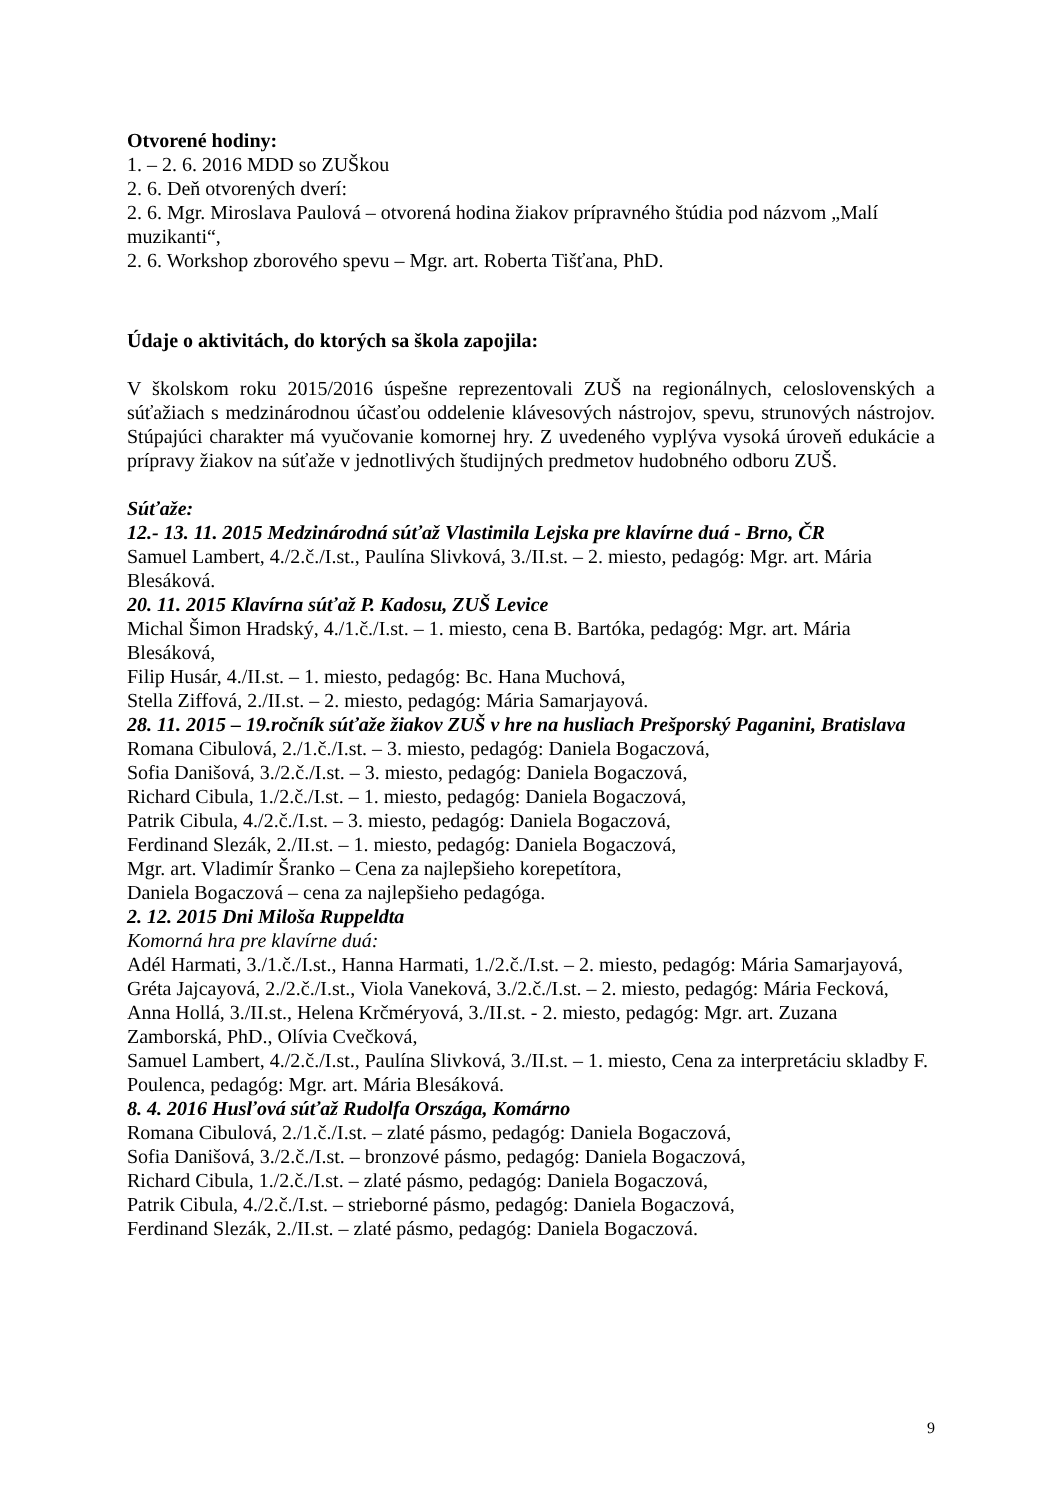Otvorené hodiny:
1. – 2. 6. 2016 MDD so ZUŠkou
2. 6. Deň otvorených dverí:
2. 6. Mgr. Miroslava Paulová – otvorená hodina žiakov prípravného štúdia pod názvom „Malí muzikanti“,
2. 6. Workshop zborového spevu – Mgr. art. Roberta Tišťana, PhD.
Údaje o aktivitách, do ktorých sa škola zapojila:
V školskom roku 2015/2016 úspešne reprezentovali ZUŠ na regionálnych, celoslovenských a súťažiach s medzinárodnou účasťou oddelenie klávesových nástrojov, spevu, strunových nástrojov. Stúpajúci charakter má vyučovanie komornej hry. Z uvedeného vyplýva vysoká úroveň edukácie a prípravy žiakov na súťaže v jednotlivých študijných predmetov hudobného odboru ZUŠ.
Súťaže:
12.- 13. 11. 2015 Medzinárodná súťaž Vlastimila Lejska pre klavírne duá - Brno, ČR
Samuel Lambert, 4./2.č./I.st., Paulína Slivková, 3./II.st. – 2. miesto, pedagóg: Mgr. art. Mária Blesáková.
20. 11. 2015 Klavírna súťaž P. Kadosu, ZUŠ Levice
Michal Šimon Hradský, 4./1.č./I.st. – 1. miesto, cena B. Bartóka, pedagóg: Mgr. art. Mária Blesáková,
Filip Husár, 4./II.st. – 1. miesto, pedagóg: Bc. Hana Muchová,
Stella Ziffová, 2./II.st. – 2. miesto, pedagóg: Mária Samarjayová.
28. 11. 2015 – 19.ročník súťaže žiakov ZUŠ v hre na husliach Prešporský Paganini, Bratislava
Romana Cibulová, 2./1.č./I.st. – 3. miesto, pedagóg: Daniela Bogaczová,
Sofia Danišová, 3./2.č./I.st. – 3. miesto, pedagóg: Daniela Bogaczová,
Richard Cibula, 1./2.č./I.st. – 1. miesto, pedagóg: Daniela Bogaczová,
Patrik Cibula, 4./2.č./I.st. – 3. miesto, pedagóg: Daniela Bogaczová,
Ferdinand Slezák, 2./II.st. – 1. miesto, pedagóg: Daniela Bogaczová,
Mgr. art. Vladimír Šranko – Cena za najlepšieho korepetítora,
Daniela Bogaczová – cena za najlepšieho pedagóga.
2. 12. 2015 Dni Miloša Ruppeldta
Komorná hra pre klavírne duá:
Adél Harmati, 3./1.č./I.st., Hanna Harmati, 1./2.č./I.st. – 2. miesto, pedagóg: Mária Samarjayová,
Gréta Jajcayová, 2./2.č./I.st., Viola Vaneková, 3./2.č./I.st. – 2. miesto, pedagóg: Mária Fecková,
Anna Hollá, 3./II.st., Helena Krčméryová, 3./II.st. - 2. miesto, pedagóg: Mgr. art. Zuzana Zamborská, PhD., Olívia Cvečková,
Samuel Lambert, 4./2.č./I.st., Paulína Slivková, 3./II.st. – 1. miesto, Cena za interpretáciu skladby F. Poulenca, pedagóg: Mgr. art. Mária Blesáková.
8. 4. 2016 Husľová súťaž Rudolfa Országa, Komárno
Romana Cibulová, 2./1.č./I.st. – zlaté pásmo, pedagóg: Daniela Bogaczová,
Sofia Danišová, 3./2.č./I.st. – bronzové pásmo, pedagóg: Daniela Bogaczová,
Richard Cibula, 1./2.č./I.st. – zlaté pásmo, pedagóg: Daniela Bogaczová,
Patrik Cibula, 4./2.č./I.st. – strieborné pásmo, pedagóg: Daniela Bogaczová,
Ferdinand Slezák, 2./II.st. – zlaté pásmo, pedagóg: Daniela Bogaczová.
9